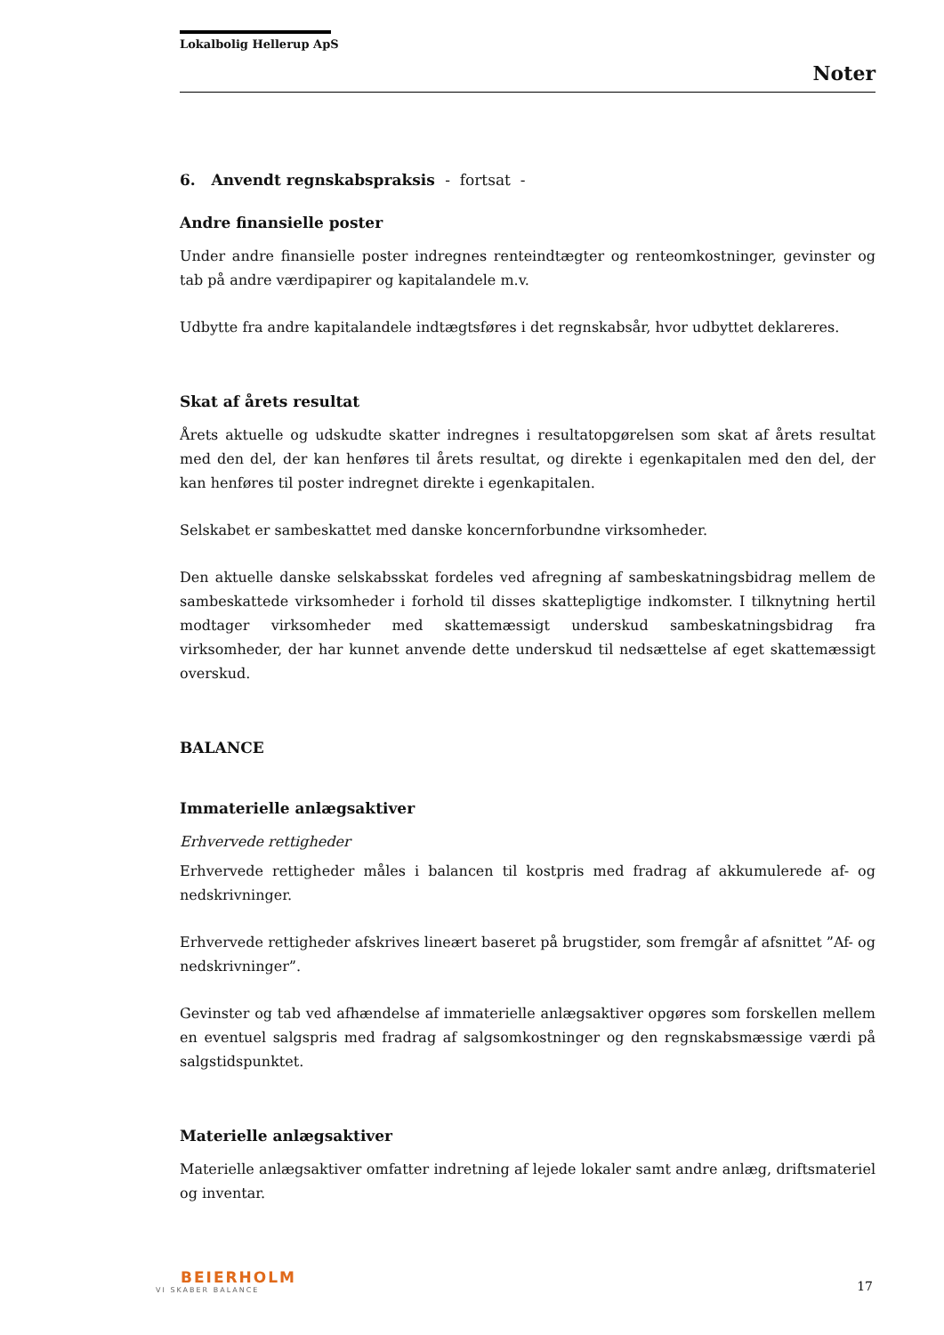Lokalbolig Hellerup ApS
Noter
6. Anvendt regnskabspraksis - fortsat -
Andre finansielle poster
Under andre finansielle poster indregnes renteindtægter og renteomkostninger, gevinster og tab på andre værdipapirer og kapitalandele m.v.
Udbytte fra andre kapitalandele indtægtsføres i det regnskabsår, hvor udbyttet deklareres.
Skat af årets resultat
Årets aktuelle og udskudte skatter indregnes i resultatopgørelsen som skat af årets resultat med den del, der kan henføres til årets resultat, og direkte i egenkapitalen med den del, der kan henføres til poster indregnet direkte i egenkapitalen.
Selskabet er sambeskattet med danske koncernforbundne virksomheder.
Den aktuelle danske selskabsskat fordeles ved afregning af sambeskatningsbidrag mellem de sambeskattede virksomheder i forhold til disses skattepligtige indkomster. I tilknytning hertil modtager virksomheder med skattemæssigt underskud sambeskatningsbidrag fra virksomheder, der har kunnet anvende dette underskud til nedsættelse af eget skattemæssigt overskud.
BALANCE
Immaterielle anlægsaktiver
Erhvervede rettigheder
Erhvervede rettigheder måles i balancen til kostpris med fradrag af akkumulerede af- og nedskrivninger.
Erhvervede rettigheder afskrives lineært baseret på brugstider, som fremgår af afsnittet ”Af- og nedskrivninger”.
Gevinster og tab ved afhændelse af immaterielle anlægsaktiver opgøres som forskellen mellem en eventuel salgspris med fradrag af salgsomkostninger og den regnskabsmæssige værdi på salgstidspunktet.
Materielle anlægsaktiver
Materielle anlægsaktiver omfatter indretning af lejede lokaler samt andre anlæg, driftsmateriel og inventar.
BEIERHOLM
VI SKABER BALANCE
17